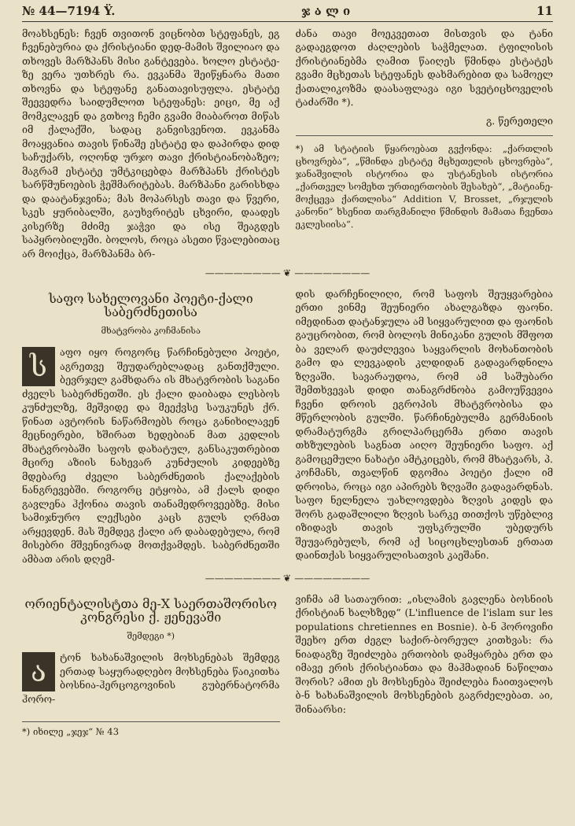№ 44—7194 Ÿ. ჯ ა ლ ი 11
მოახსენეს: ჩვენ თვითონ ვიცნობთ სტეფანეს, ეგ ჩვენებურია და ქრისტიანი დედ-მამის შვილიაო და თხოვეს მარზპანს მისი განტევება. ხოლო ესტატე-ზე ვერა უთხრეს რა. ევკანმა შეიწყნარა მათი თხოვნა და სტეფანე განათავისუფლა. ესტატე შეევედრა საიდუმლოთ სტეფანეს: ეიცი, მე აქ მომკლავენ და გთხოვ ჩემი გვამი მიაბაროთ მიწას იმ ქალაქში, სადაც განვისვენოთ. ევკანმა მოაყვანია თავის წინაშე ესტატე და დაპირდა დიდ საჩუქარს, ოღონდ ურჯო თავი ქრისტიანობაზეო; მაგრამ ესტატე უმტკიცებდა მარზპანს ქრისტეს სარწმუნოების ჭეშმარიტებას. მარზპანი გარისხდა და დაატანჯვინა; მას მოპარსეს თავი და წვერი, სკეს ყურიბალში, გაუხვრიტეს ცხვირი, დაადეს კისერზე მძიმე ჯაჭვი და ისე შეაგდეს საპყრობილეში. ბოლოს, როცა ასეთი წვალებითაც არ მოიქცა, მარზპანმა ბრ-
ძანა თავი მოეკვეთათ მისთვის და ტანი გადაეგდოთ ძაღლების საჭმელათ. ტფილისის ქრისტიანებმა ღამით წაიღეს წმინდა ესტატეს გვამი მცხეთას სტეფანეს დახმარებით და სამოელ ქათალიკოზმა დაასაფლავა იგი სვეტიცხოველის ტაძარში *).
გ. წერეთელი
*) ამ სტატიის წყაროებათ გვქონდა: „ქართლის ცხოვრება“, „წმინდა ესტატე მცხეთელის ცხოვრება“, ჯანაშვილის ისტორია და უსტანესის ისტორია „ქართველ სომეხთ ურთიერთობის შესახებ“, „მატიანე-მოქცევა ქართლისა“ Addition V, Brosset, „რჯულის კანონი“ ხსენით თარგმანილი წმინდის მამათა ჩვენთა ეკლესიისა“.
———————— ❦ ————————
საფო სახელოვანი პოეტი-ქალი საბერძნეთისა
მხატვრობა კოჩმანისა
საფო იყო როგორც წარჩინებული პოეტი, აგრეთვე შეუდარებლადაც განთქმული. ბევრჯელ გამხდარა ის მხატვრობის საგანი ძველს საბერძნეთში. ეს ქალი დაიბადა ლესბოს კუნძულზე, მეშვიდე და მეექვსე საუკუნეს ქრ. წინათ ავტორის ნაწარმოებს როცა განიხილავენ მეცნიერები, ხშირათ ხედებიან მათ კედლის მხატვრობაში საფოს დახატულ, განსაკუთრებით მცირე აზიის ნახევარ კუნძულის კიდეებზე მდებარე ძველი საბერძნეთის ქალაქების ნანგრევებში. როგორც ეტყობა, ამ ქალს დიდი გავლენა ჰქონია თავის თანამედროვეებზე. მისი სამიჯნურო ლექსები კაცს გულს ღრმათ არყევდენ. მას შემდეგ ქალი არ დაბადებულა, რომ მისებრი მშვენივრად მოთქვამდეს. საბერძნეთში ამბათ არის დღემ-
დის დარჩენილიღი, რომ საფოს შეუყვარებია ერთი ვინმე შეუნიერი ახალგაზდა ფაონი. იმედინათ დატანჯულა ამ სიყვარულით და ფაონის გაუცრობით, რომ ბოლოს მინიკანი გულის მშფოთ ბა ველარ დაუძლევია საყვარლის მოხანთობის გამო და ლევკადის კლდიდან გადავარდნილა ზღვაში. სავარაუდოა, რომ ამ საშუბარი შემთხვევას დიდი თანაგრძნობა გამოუწვევია ჩვენი დროის ეგროპის მხატვრობისა და მწერლობის გულში. წარჩინებულმა გერმანიის დრამატურგმა გრილპარცერმა ერთი თავის თხზულების საგნათ აიღო შეუნიერი საფო. აქ გამოცემული ნახატი ამტკიცებს, რომ მხატვარს, პ. კოჩმანს, თვალწინ დგომია პოეტი ქალი იმ დროისა, როცა იგი აპირებს ზღვაში გადავარდნას. საფო ნელნელა უახლოვდება ზღვის კიდეს და შორს გადაშლილი ზღვის სარკე თითქოს უწებლივ იზიდავს თავის უფსკრულში უბედურს შეუვარებულს, რომ აქ სიცოცხლესთან ერთათ დაინთქას სიყვარულისათვის კაეშანი.
———————— ❦ ————————
ორიენტალისტთა მე-X საერთაშორისო კონგრესი ქ. ჟენევაში
შემდეგი *)
ატონ ხახანაშვილის მოხსენებას შემდეგ ერთად საყურადღებო მოხსენება წაიკითხა ბოსნია-ჰერცოგოვინის გუბერნატორმა ჰორო-
*) იხილე „ჯეჯ“ № 43
ვიჩმა ამ სათაურით: „ისლამის გავლენა ბოსნიის ქრისტიან ხალხზედ“ (L'influence de l'islam sur les populations chretiennes en Bosnie). ბ-ნ ჰოროვიჩი შეეხო ერთ ძეგლ საქირ-ბორეულ კითხვას: რა ნიადაგზე შეიძლება ერთობის დამყარება ერთ და იმავე ერის ქრისტიანთა და მაჰმადიან ნაწილთა შორის? ამით ეს მოხსენება შეიძლება ჩაითვალოს ბ-ნ ხახანაშვილის მოხსენების გაგრძელებათ. აი, შინაარსი: